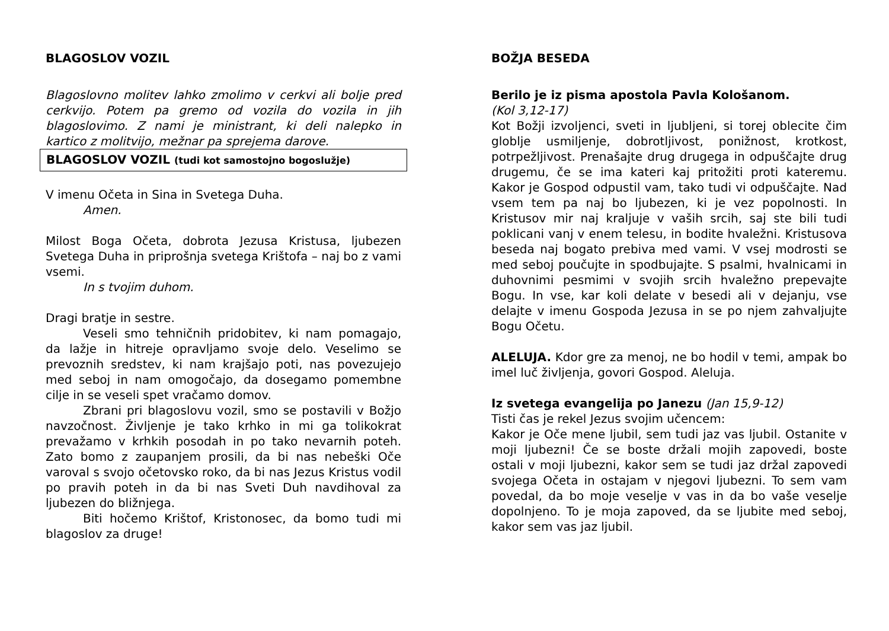BLAGOSLOV VOZIL
Blagoslovno molitev lahko zmolimo v cerkvi ali bolje pred cerkvijo. Potem pa gremo od vozila do vozila in jih blagoslovimo. Z nami je ministrant, ki deli nalepko in kartico z molitvijo, mežnar pa sprejema darove.
BLAGOSLOV VOZIL (tudi kot samostojno bogoslužje)
V imenu Očeta in Sina in Svetega Duha.
Amen.
Milost Boga Očeta, dobrota Jezusa Kristusa, ljubezen Svetega Duha in priprošnja svetega Krištofa – naj bo z vami vsemi.
In s tvojim duhom.
Dragi bratje in sestre.
Veseli smo tehničnih pridobitev, ki nam pomagajo, da lažje in hitreje opravljamo svoje delo. Veselimo se prevoznih sredstev, ki nam krajšajo poti, nas povezujejo med seboj in nam omogočajo, da dosegamo pomembne cilje in se veseli spet vračamo domov.
Zbrani pri blagoslovu vozil, smo se postavili v Božjo navzočnost. Življenje je tako krhko in mi ga tolikokrat prevažamo v krhkih posodah in po tako nevarnih poteh. Zato bomo z zaupanjem prosili, da bi nas nebeški Oče varoval s svojo očetovsko roko, da bi nas Jezus Kristus vodil po pravih poteh in da bi nas Sveti Duh navdihoval za ljubezen do bližnjega.
Biti hočemo Krištof, Kristonosec, da bomo tudi mi blagoslov za druge!
BOŽJA BESEDA
Berilo je iz pisma apostola Pavla Kološanom.
(Kol 3,12-17)
Kot Božji izvoljenci, sveti in ljubljeni, si torej oblecite čim globlje usmiljenje, dobrotljivost, ponižnost, krotkost, potrpežljivost. Prenašajte drug drugega in odpuščajte drug drugemu, če se ima kateri kaj pritožiti proti kateremu. Kakor je Gospod odpustil vam, tako tudi vi odpuščajte. Nad vsem tem pa naj bo ljubezen, ki je vez popolnosti. In Kristusov mir naj kraljuje v vaših srcih, saj ste bili tudi poklicani vanj v enem telesu, in bodite hvaležni. Kristusova beseda naj bogato prebiva med vami. V vsej modrosti se med seboj poučujte in spodbujajte. S psalmi, hvalnicami in duhovnimi pesmimi v svojih srcih hvaležno prepevajte Bogu. In vse, kar koli delate v besedi ali v dejanju, vse delajte v imenu Gospoda Jezusa in se po njem zahvaljujte Bogu Očetu.
ALELUJA. Kdor gre za menoj, ne bo hodil v temi, ampak bo imel luč življenja, govori Gospod. Aleluja.
Iz svetega evangelija po Janezu (Jan 15,9-12)
Tisti čas je rekel Jezus svojim učencem:
Kakor je Oče mene ljubil, sem tudi jaz vas ljubil. Ostanite v moji ljubezni! Če se boste držali mojih zapovedi, boste ostali v moji ljubezni, kakor sem se tudi jaz držal zapovedi svojega Očeta in ostajam v njegovi ljubezni. To sem vam povedal, da bo moje veselje v vas in da bo vaše veselje dopolnjeno. To je moja zapoved, da se ljubite med seboj, kakor sem vas jaz ljubil.